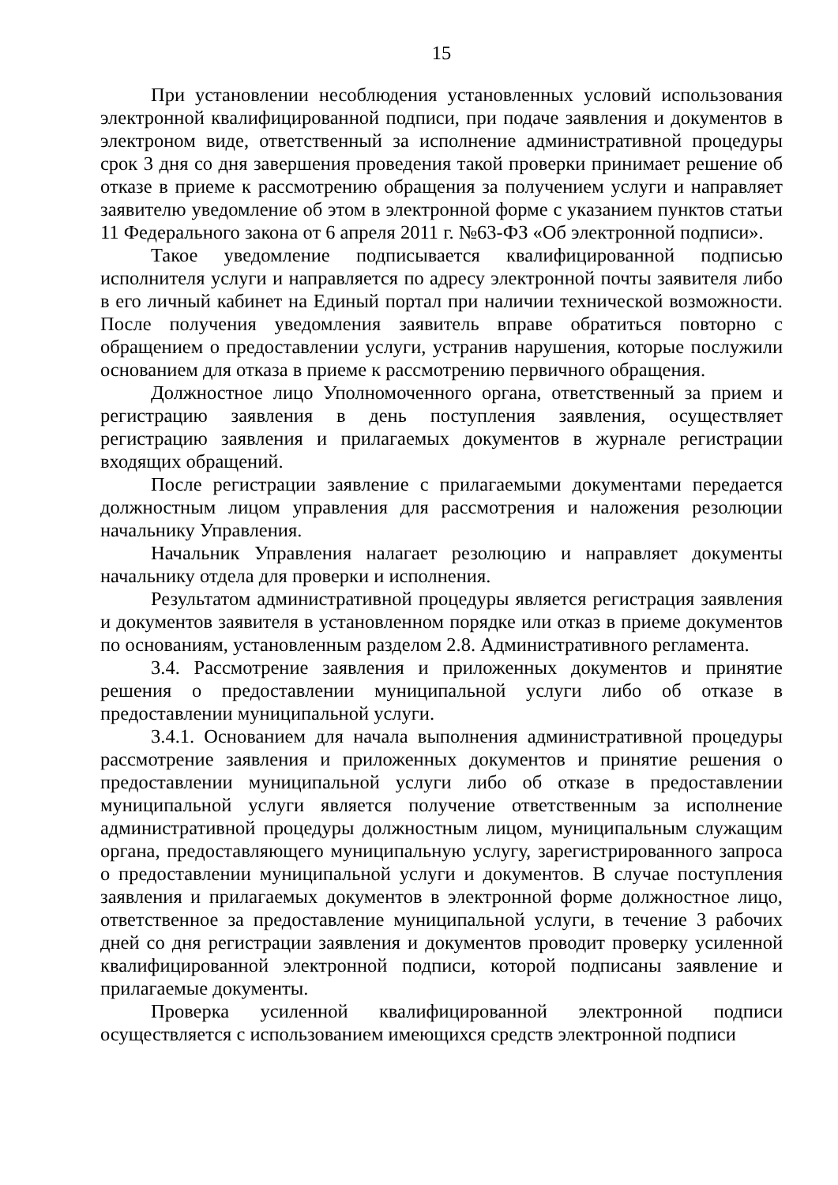15
При установлении несоблюдения установленных условий использования электронной квалифицированной подписи, при подаче заявления и документов в электроном виде, ответственный за исполнение административной процедуры срок 3 дня со дня завершения проведения такой проверки принимает решение об отказе в приеме к рассмотрению обращения за получением услуги и направляет заявителю уведомление об этом в электронной форме с указанием пунктов статьи 11 Федерального закона от 6 апреля 2011 г. №63-ФЗ «Об электронной подписи».
Такое уведомление подписывается квалифицированной подписью исполнителя услуги и направляется по адресу электронной почты заявителя либо в его личный кабинет на Единый портал при наличии технической возможности. После получения уведомления заявитель вправе обратиться повторно с обращением о предоставлении услуги, устранив нарушения, которые послужили основанием для отказа в приеме к рассмотрению первичного обращения.
Должностное лицо Уполномоченного органа, ответственный за прием и регистрацию заявления в день поступления заявления, осуществляет регистрацию заявления и прилагаемых документов в журнале регистрации входящих обращений.
После регистрации заявление с прилагаемыми документами передается должностным лицом управления для рассмотрения и наложения резолюции начальнику Управления.
Начальник Управления налагает резолюцию и направляет документы начальнику отдела для проверки и исполнения.
Результатом административной процедуры является регистрация заявления и документов заявителя в установленном порядке или отказ в приеме документов по основаниям, установленным разделом 2.8. Административного регламента.
3.4. Рассмотрение заявления и приложенных документов и принятие решения о предоставлении муниципальной услуги либо об отказе в предоставлении муниципальной услуги.
3.4.1. Основанием для начала выполнения административной процедуры рассмотрение заявления и приложенных документов и принятие решения о предоставлении муниципальной услуги либо об отказе в предоставлении муниципальной услуги является получение ответственным за исполнение административной процедуры должностным лицом, муниципальным служащим органа, предоставляющего муниципальную услугу, зарегистрированного запроса о предоставлении муниципальной услуги и документов. В случае поступления заявления и прилагаемых документов в электронной форме должностное лицо, ответственное за предоставление муниципальной услуги, в течение 3 рабочих дней со дня регистрации заявления и документов проводит проверку усиленной квалифицированной электронной подписи, которой подписаны заявление и прилагаемые документы.
Проверка усиленной квалифицированной электронной подписи осуществляется с использованием имеющихся средств электронной подписи